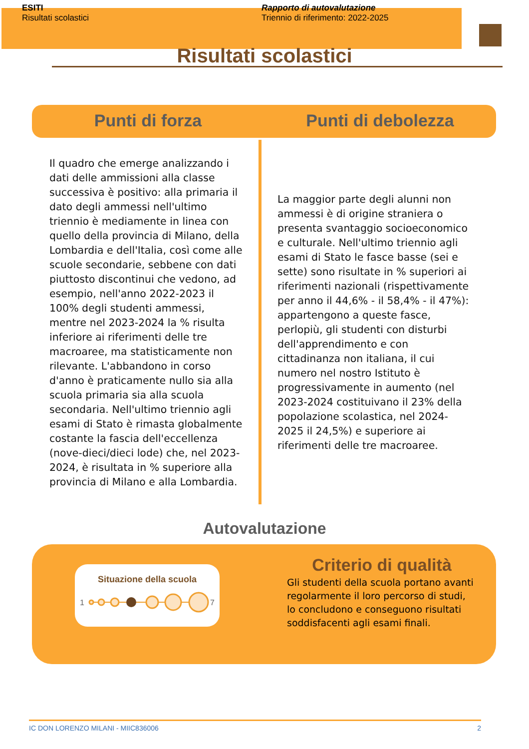ESITI
Risultati scolastici
Rapporto di autovalutazione
Triennio di riferimento: 2022-2025
Risultati scolastici
Punti di forza Punti di debolezza
Il quadro che emerge analizzando i dati delle ammissioni alla classe successiva è positivo: alla primaria il dato degli ammessi nell'ultimo triennio è mediamente in linea con quello della provincia di Milano, della Lombardia e dell'Italia, così come alle scuole secondarie, sebbene con dati piuttosto discontinui che vedono, ad esempio, nell'anno 2022-2023 il 100% degli studenti ammessi, mentre nel 2023-2024 la % risulta inferiore ai riferimenti delle tre macroaree, ma statisticamente non rilevante. L'abbandono in corso d'anno è praticamente nullo sia alla scuola primaria sia alla scuola secondaria. Nell'ultimo triennio agli esami di Stato è rimasta globalmente costante la fascia dell'eccellenza (nove-dieci/dieci lode) che, nel 2023-2024, è risultata in % superiore alla provincia di Milano e alla Lombardia.
La maggior parte degli alunni non ammessi è di origine straniera o presenta svantaggio socioeconomico e culturale. Nell'ultimo triennio agli esami di Stato le fasce basse (sei e sette) sono risultate in % superiori ai riferimenti nazionali (rispettivamente per anno il 44,6% - il 58,4% - il 47%): appartengono a queste fasce, perlopiù, gli studenti con disturbi dell'apprendimento e con cittadinanza non italiana, il cui numero nel nostro Istituto è progressivamente in aumento (nel 2023-2024 costituivano il 23% della popolazione scolastica, nel 2024-2025 il 24,5%) e superiore ai riferimenti delle tre macroaree.
Autovalutazione
Situazione della scuola
1
7
Criterio di qualità
Gli studenti della scuola portano avanti regolarmente il loro percorso di studi, lo concludono e conseguono risultati soddisfacenti agli esami finali.
IC DON LORENZO MILANI - MIIC836006 2